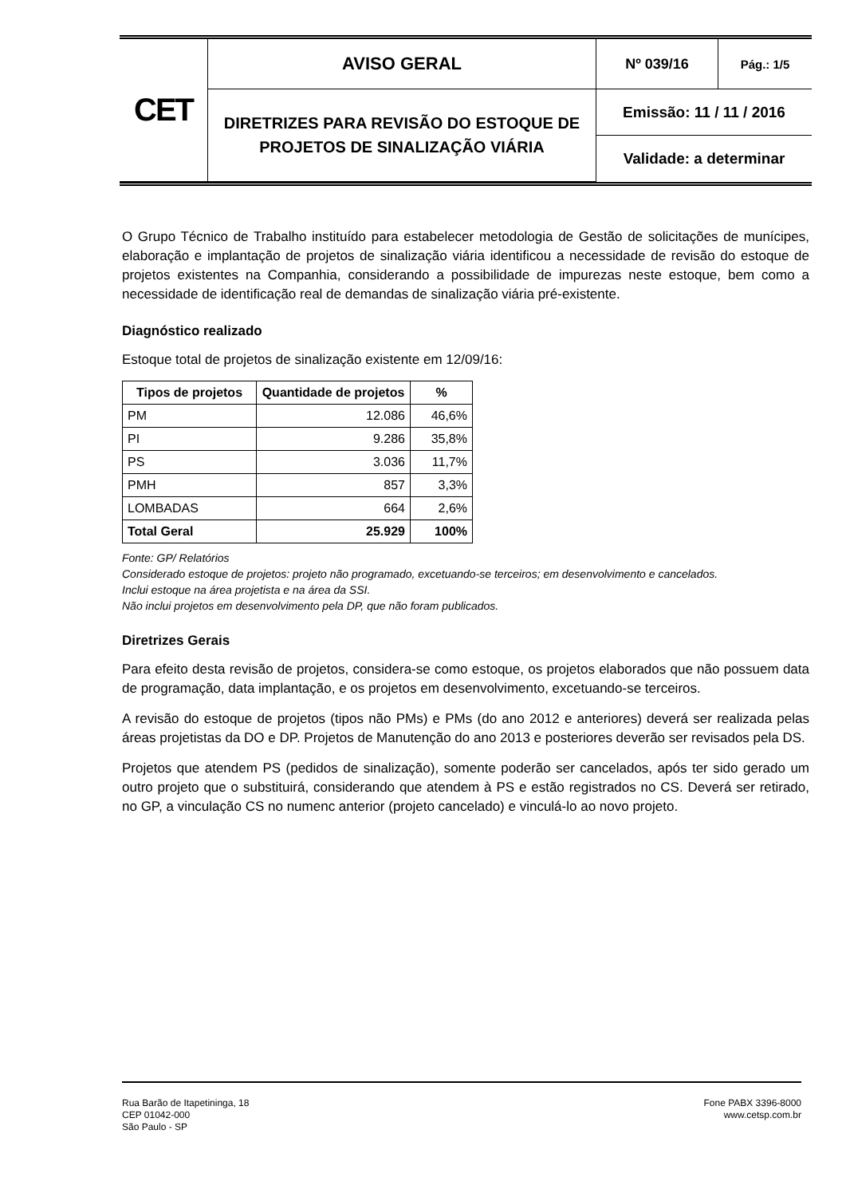| CET | AVISO GERAL | Nº 039/16 | Pág.: 1/5 |
| | DIRETRIZES PARA REVISÃO DO ESTOQUE DE PROJETOS DE SINALIZAÇÃO VIÁRIA | Emissão: 11 / 11 / 2016 | |
| | | Validade: a determinar | |
O Grupo Técnico de Trabalho instituído para estabelecer metodologia de Gestão de solicitações de munícipes, elaboração e implantação de projetos de sinalização viária identificou a necessidade de revisão do estoque de projetos existentes na Companhia, considerando a possibilidade de impurezas neste estoque, bem como a necessidade de identificação real de demandas de sinalização viária pré-existente.
Diagnóstico realizado
Estoque total de projetos de sinalização existente em 12/09/16:
| Tipos de projetos | Quantidade de projetos | % |
| --- | --- | --- |
| PM | 12.086 | 46,6% |
| PI | 9.286 | 35,8% |
| PS | 3.036 | 11,7% |
| PMH | 857 | 3,3% |
| LOMBADAS | 664 | 2,6% |
| Total Geral | 25.929 | 100% |
Fonte: GP/ Relatórios
Considerado estoque de projetos: projeto não programado, excetuando-se terceiros; em desenvolvimento e cancelados.
Inclui estoque na área projetista e na área da SSI.
Não inclui projetos em desenvolvimento pela DP, que não foram publicados.
Diretrizes Gerais
Para efeito desta revisão de projetos, considera-se como estoque, os projetos elaborados que não possuem data de programação, data implantação, e os projetos em desenvolvimento, excetuando-se terceiros.
A revisão do estoque de projetos (tipos não PMs) e PMs (do ano 2012 e anteriores) deverá ser realizada pelas áreas projetistas da DO e DP. Projetos de Manutenção do ano 2013 e posteriores deverão ser revisados pela DS.
Projetos que atendem PS (pedidos de sinalização), somente poderão ser cancelados, após ter sido gerado um outro projeto que o substituirá, considerando que atendem à PS e estão registrados no CS. Deverá ser retirado, no GP, a vinculação CS no numenc anterior (projeto cancelado) e vinculá-lo ao novo projeto.
Rua Barão de Itapetininga, 18
CEP 01042-000
São Paulo - SP
Fone PABX 3396-8000
www.cetsp.com.br